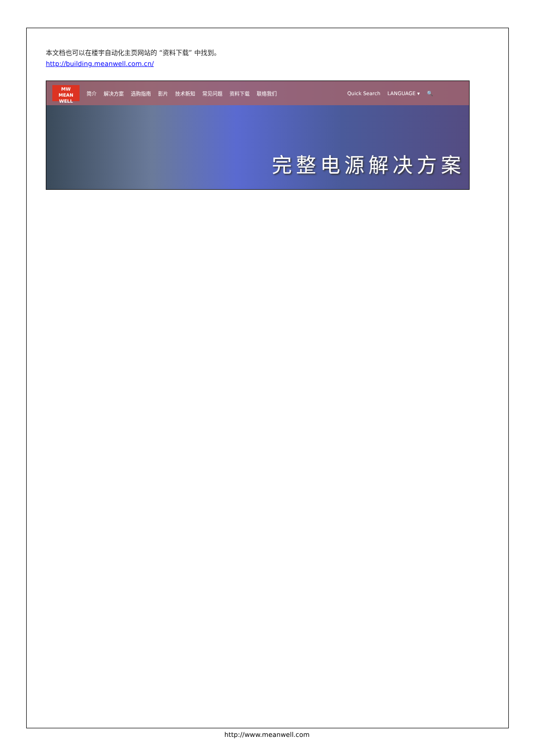本文档也可以在楼宇自动化主页网站的 “资料下载” 中找到。
http://building.meanwell.com.cn/
MW
MEAN WELL
简介 解决方案 选购指南 影片 技术新知 常见问题 资料下载 联络我们 Quick Search LANGUAGE ▾ 🔍
完整电源解决方案
http://www.meanwell.com